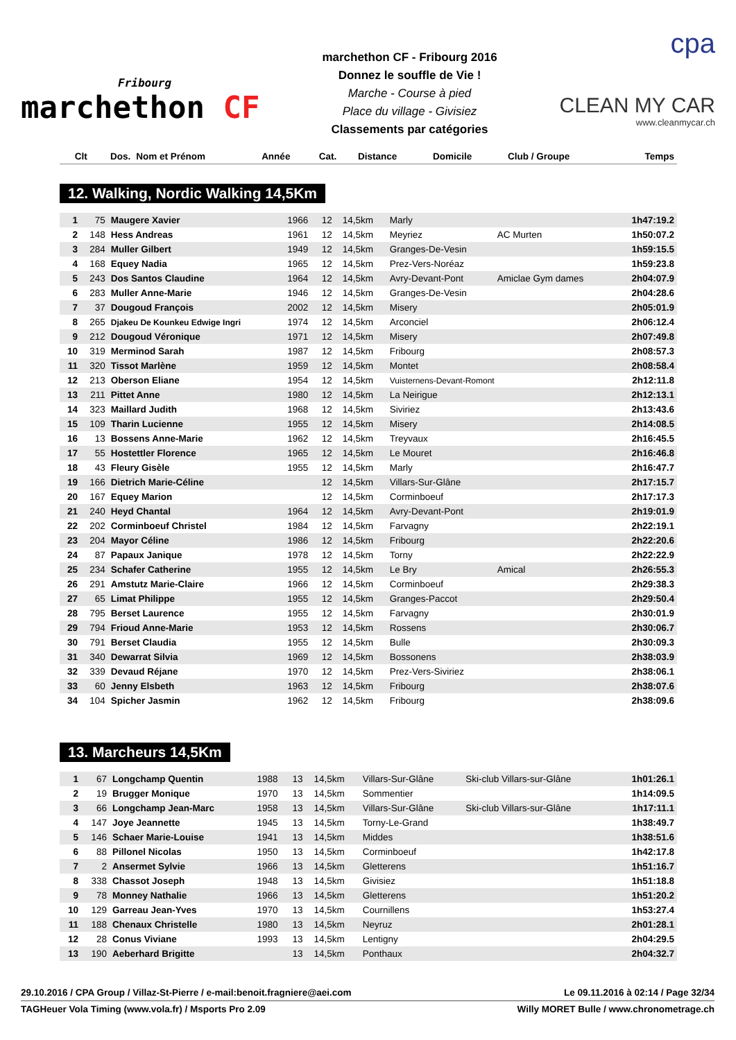Fribourg
marchethon CF
marchethon CF - Fribourg 2016
Donnez le souffle de Vie !
Marche - Course à pied
Place du village - Givisiez
Classements par catégories
cpa
CLEAN MY CAR
www.cleanmycar.ch
| Clt | Dos. | Nom et Prénom | Année | Cat. | Distance | Domicile | Club / Groupe | Temps |
| --- | --- | --- | --- | --- | --- | --- | --- | --- |
12. Walking, Nordic Walking 14,5Km
| 1 | 75 | Maugere Xavier | 1966 | 12 | 14,5km | Marly | | 1h47:19.2 |
| 2 | 148 | Hess Andreas | 1961 | 12 | 14,5km | Meyriez | AC Murten | 1h50:07.2 |
| 3 | 284 | Muller Gilbert | 1949 | 12 | 14,5km | Granges-De-Vesin | | 1h59:15.5 |
| 4 | 168 | Equey Nadia | 1965 | 12 | 14,5km | Prez-Vers-Noréaz | | 1h59:23.8 |
| 5 | 243 | Dos Santos Claudine | 1964 | 12 | 14,5km | Avry-Devant-Pont | Amiclae Gym dames | 2h04:07.9 |
| 6 | 283 | Muller Anne-Marie | 1946 | 12 | 14,5km | Granges-De-Vesin | | 2h04:28.6 |
| 7 | 37 | Dougoud François | 2002 | 12 | 14,5km | Misery | | 2h05:01.9 |
| 8 | 265 | Djakeu De Kounkeu Edwige Ingri | 1974 | 12 | 14,5km | Arconciel | | 2h06:12.4 |
| 9 | 212 | Dougoud Véronique | 1971 | 12 | 14,5km | Misery | | 2h07:49.8 |
| 10 | 319 | Merminod Sarah | 1987 | 12 | 14,5km | Fribourg | | 2h08:57.3 |
| 11 | 320 | Tissot Marlène | 1959 | 12 | 14,5km | Montet | | 2h08:58.4 |
| 12 | 213 | Oberson Eliane | 1954 | 12 | 14,5km | Vuisternens-Devant-Romont | | 2h12:11.8 |
| 13 | 211 | Pittet Anne | 1980 | 12 | 14,5km | La Neirigue | | 2h12:13.1 |
| 14 | 323 | Maillard Judith | 1968 | 12 | 14,5km | Siviriez | | 2h13:43.6 |
| 15 | 109 | Tharin Lucienne | 1955 | 12 | 14,5km | Misery | | 2h14:08.5 |
| 16 | 13 | Bossens Anne-Marie | 1962 | 12 | 14,5km | Treyvaux | | 2h16:45.5 |
| 17 | 55 | Hostettler Florence | 1965 | 12 | 14,5km | Le Mouret | | 2h16:46.8 |
| 18 | 43 | Fleury Gisèle | 1955 | 12 | 14,5km | Marly | | 2h16:47.7 |
| 19 | 166 | Dietrich Marie-Céline | | 12 | 14,5km | Villars-Sur-Glâne | | 2h17:15.7 |
| 20 | 167 | Equey Marion | | 12 | 14,5km | Corminboeuf | | 2h17:17.3 |
| 21 | 240 | Heyd Chantal | 1964 | 12 | 14,5km | Avry-Devant-Pont | | 2h19:01.9 |
| 22 | 202 | Corminboeuf Christel | 1984 | 12 | 14,5km | Farvagny | | 2h22:19.1 |
| 23 | 204 | Mayor Céline | 1986 | 12 | 14,5km | Fribourg | | 2h22:20.6 |
| 24 | 87 | Papaux Janique | 1978 | 12 | 14,5km | Torny | | 2h22:22.9 |
| 25 | 234 | Schafer Catherine | 1955 | 12 | 14,5km | Le Bry | Amical | 2h26:55.3 |
| 26 | 291 | Amstutz Marie-Claire | 1966 | 12 | 14,5km | Corminboeuf | | 2h29:38.3 |
| 27 | 65 | Limat Philippe | 1955 | 12 | 14,5km | Granges-Paccot | | 2h29:50.4 |
| 28 | 795 | Berset Laurence | 1955 | 12 | 14,5km | Farvagny | | 2h30:01.9 |
| 29 | 794 | Frioud Anne-Marie | 1953 | 12 | 14,5km | Rossens | | 2h30:06.7 |
| 30 | 791 | Berset Claudia | 1955 | 12 | 14,5km | Bulle | | 2h30:09.3 |
| 31 | 340 | Dewarrat Silvia | 1969 | 12 | 14,5km | Bossonens | | 2h38:03.9 |
| 32 | 339 | Devaud Réjane | 1970 | 12 | 14,5km | Prez-Vers-Siviriez | | 2h38:06.1 |
| 33 | 60 | Jenny Elsbeth | 1963 | 12 | 14,5km | Fribourg | | 2h38:07.6 |
| 34 | 104 | Spicher Jasmin | 1962 | 12 | 14,5km | Fribourg | | 2h38:09.6 |
13. Marcheurs 14,5Km
| 1 | 67 | Longchamp Quentin | 1988 | 13 | 14,5km | Villars-Sur-Glâne | Ski-club Villars-sur-Glâne | 1h01:26.1 |
| 2 | 19 | Brugger Monique | 1970 | 13 | 14,5km | Sommentier | | 1h14:09.5 |
| 3 | 66 | Longchamp Jean-Marc | 1958 | 13 | 14,5km | Villars-Sur-Glâne | Ski-club Villars-sur-Glâne | 1h17:11.1 |
| 4 | 147 | Joye Jeannette | 1945 | 13 | 14,5km | Torny-Le-Grand | | 1h38:49.7 |
| 5 | 146 | Schaer Marie-Louise | 1941 | 13 | 14,5km | Middes | | 1h38:51.6 |
| 6 | 88 | Pillonel Nicolas | 1950 | 13 | 14,5km | Corminboeuf | | 1h42:17.8 |
| 7 | 2 | Ansermet Sylvie | 1966 | 13 | 14,5km | Gletterens | | 1h51:16.7 |
| 8 | 338 | Chassot Joseph | 1948 | 13 | 14,5km | Givisiez | | 1h51:18.8 |
| 9 | 78 | Monney Nathalie | 1966 | 13 | 14,5km | Gletterens | | 1h51:20.2 |
| 10 | 129 | Garreau Jean-Yves | 1970 | 13 | 14,5km | Cournillens | | 1h53:27.4 |
| 11 | 188 | Chenaux Christelle | 1980 | 13 | 14,5km | Neyruz | | 2h01:28.1 |
| 12 | 28 | Conus Viviane | 1993 | 13 | 14,5km | Lentigny | | 2h04:29.5 |
| 13 | 190 | Aeberhard Brigitte | | 13 | 14,5km | Ponthaux | | 2h04:32.7 |
29.10.2016 / CPA Group / Villaz-St-Pierre / e-mail:benoit.fragniere@aei.com Le 09.11.2016 à 02:14 / Page 32/34
TAGHeuer Vola Timing (www.vola.fr) / Msports Pro 2.09 Willy MORET Bulle / www.chronometrage.ch